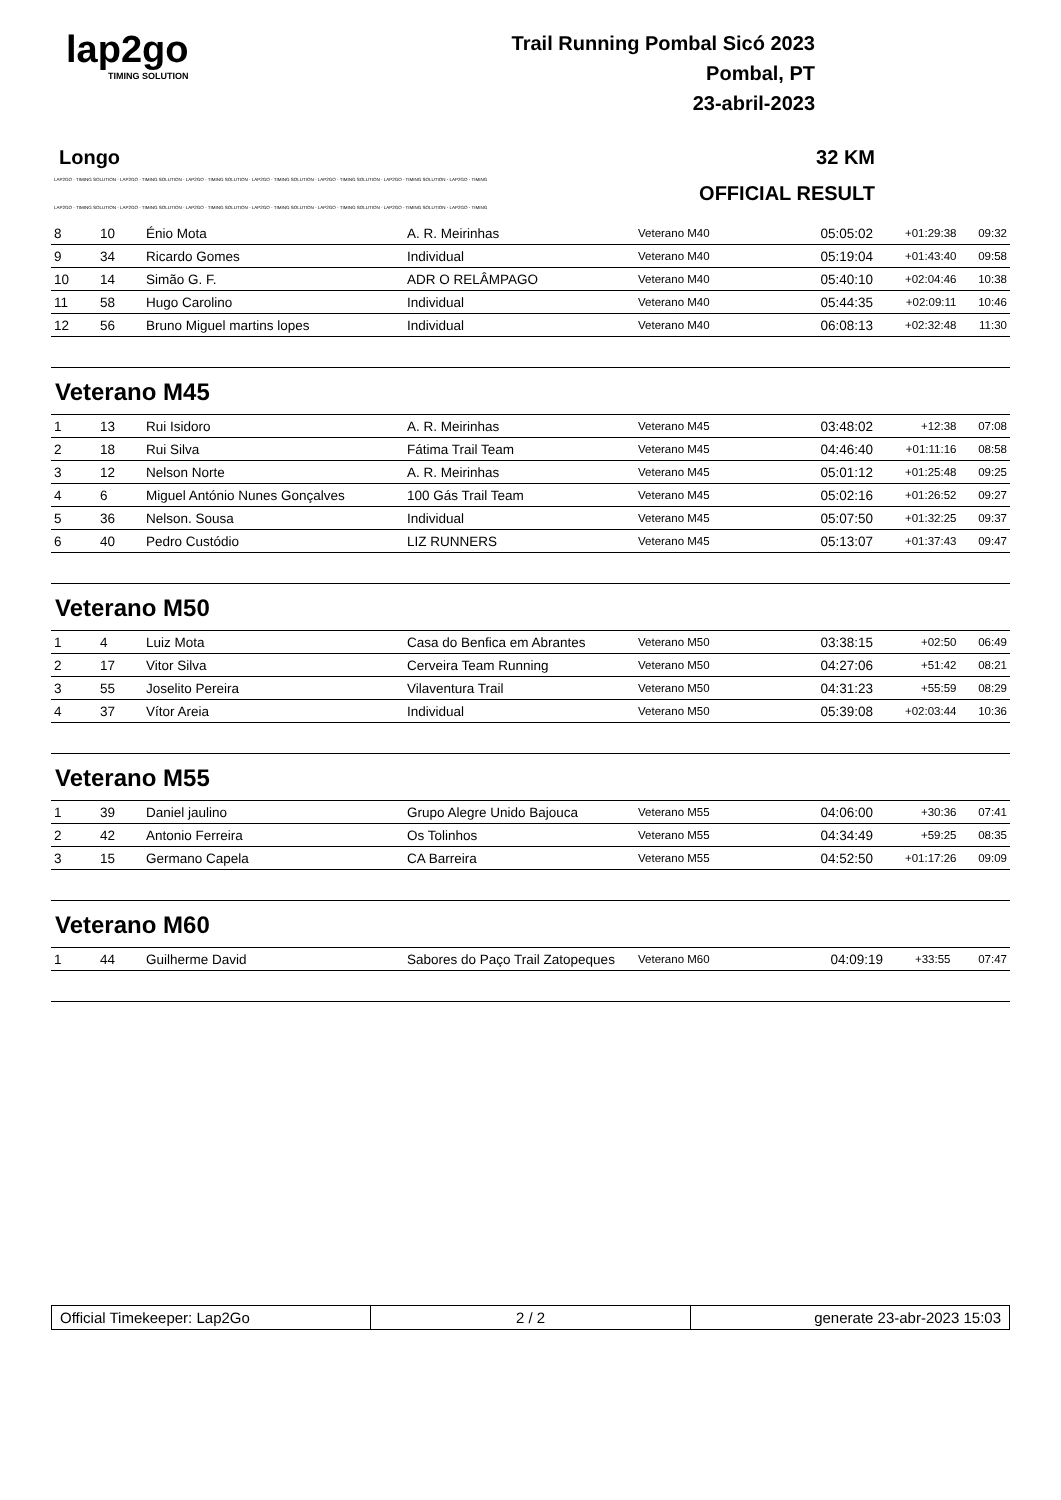lap2go
TIMING SOLUTION
Trail Running Pombal Sicó 2023
Pombal, PT
23-abril-2023
Longo 32 KM
LAP2GO - TIMING SOLUTION - LAP2GO - TIMING SOLUTION - LAP2GO - TIMING SOLUTION - LAP2GO - TIMING SOLUTION - LAP2GO - TIMING SOLUTION - LAP2GO - TIMING SOLUTION - LAP2GO - TIMING
OFFICIAL RESULT
LAP2GO - TIMING SOLUTION - LAP2GO - TIMING SOLUTION - LAP2GO - TIMING SOLUTION - LAP2GO - TIMING SOLUTION - LAP2GO - TIMING SOLUTION - LAP2GO - TIMING SOLUTION - LAP2GO - TIMING
| 8 | 10 | Énio Mota | A. R. Meirinhas | Veterano M40 | 05:05:02 | +01:29:38 | 09:32 |
| 9 | 34 | Ricardo Gomes | Individual | Veterano M40 | 05:19:04 | +01:43:40 | 09:58 |
| 10 | 14 | Simão G. F. | ADR O RELÂMPAGO | Veterano M40 | 05:40:10 | +02:04:46 | 10:38 |
| 11 | 58 | Hugo Carolino | Individual | Veterano M40 | 05:44:35 | +02:09:11 | 10:46 |
| 12 | 56 | Bruno Miguel martins lopes | Individual | Veterano M40 | 06:08:13 | +02:32:48 | 11:30 |
Veterano M45
| 1 | 13 | Rui Isidoro | A. R. Meirinhas | Veterano M45 | 03:48:02 | +12:38 | 07:08 |
| 2 | 18 | Rui Silva | Fátima Trail Team | Veterano M45 | 04:46:40 | +01:11:16 | 08:58 |
| 3 | 12 | Nelson Norte | A. R. Meirinhas | Veterano M45 | 05:01:12 | +01:25:48 | 09:25 |
| 4 | 6 | Miguel António Nunes Gonçalves | 100 Gás Trail Team | Veterano M45 | 05:02:16 | +01:26:52 | 09:27 |
| 5 | 36 | Nelson. Sousa | Individual | Veterano M45 | 05:07:50 | +01:32:25 | 09:37 |
| 6 | 40 | Pedro Custódio | LIZ RUNNERS | Veterano M45 | 05:13:07 | +01:37:43 | 09:47 |
Veterano M50
| 1 | 4 | Luiz Mota | Casa do Benfica em Abrantes | Veterano M50 | 03:38:15 | +02:50 | 06:49 |
| 2 | 17 | Vitor Silva | Cerveira Team Running | Veterano M50 | 04:27:06 | +51:42 | 08:21 |
| 3 | 55 | Joselito Pereira | Vilaventura Trail | Veterano M50 | 04:31:23 | +55:59 | 08:29 |
| 4 | 37 | Vítor Areia | Individual | Veterano M50 | 05:39:08 | +02:03:44 | 10:36 |
Veterano M55
| 1 | 39 | Daniel jaulino | Grupo Alegre Unido Bajouca | Veterano M55 | 04:06:00 | +30:36 | 07:41 |
| 2 | 42 | Antonio Ferreira | Os Tolinhos | Veterano M55 | 04:34:49 | +59:25 | 08:35 |
| 3 | 15 | Germano Capela | CA Barreira | Veterano M55 | 04:52:50 | +01:17:26 | 09:09 |
Veterano M60
| 1 | 44 | Guilherme David | Sabores do Paço Trail Zatopeques | Veterano M60 | 04:09:19 | +33:55 | 07:47 |
Official Timekeeper: Lap2Go 2 / 2 generate 23-abr-2023 15:03